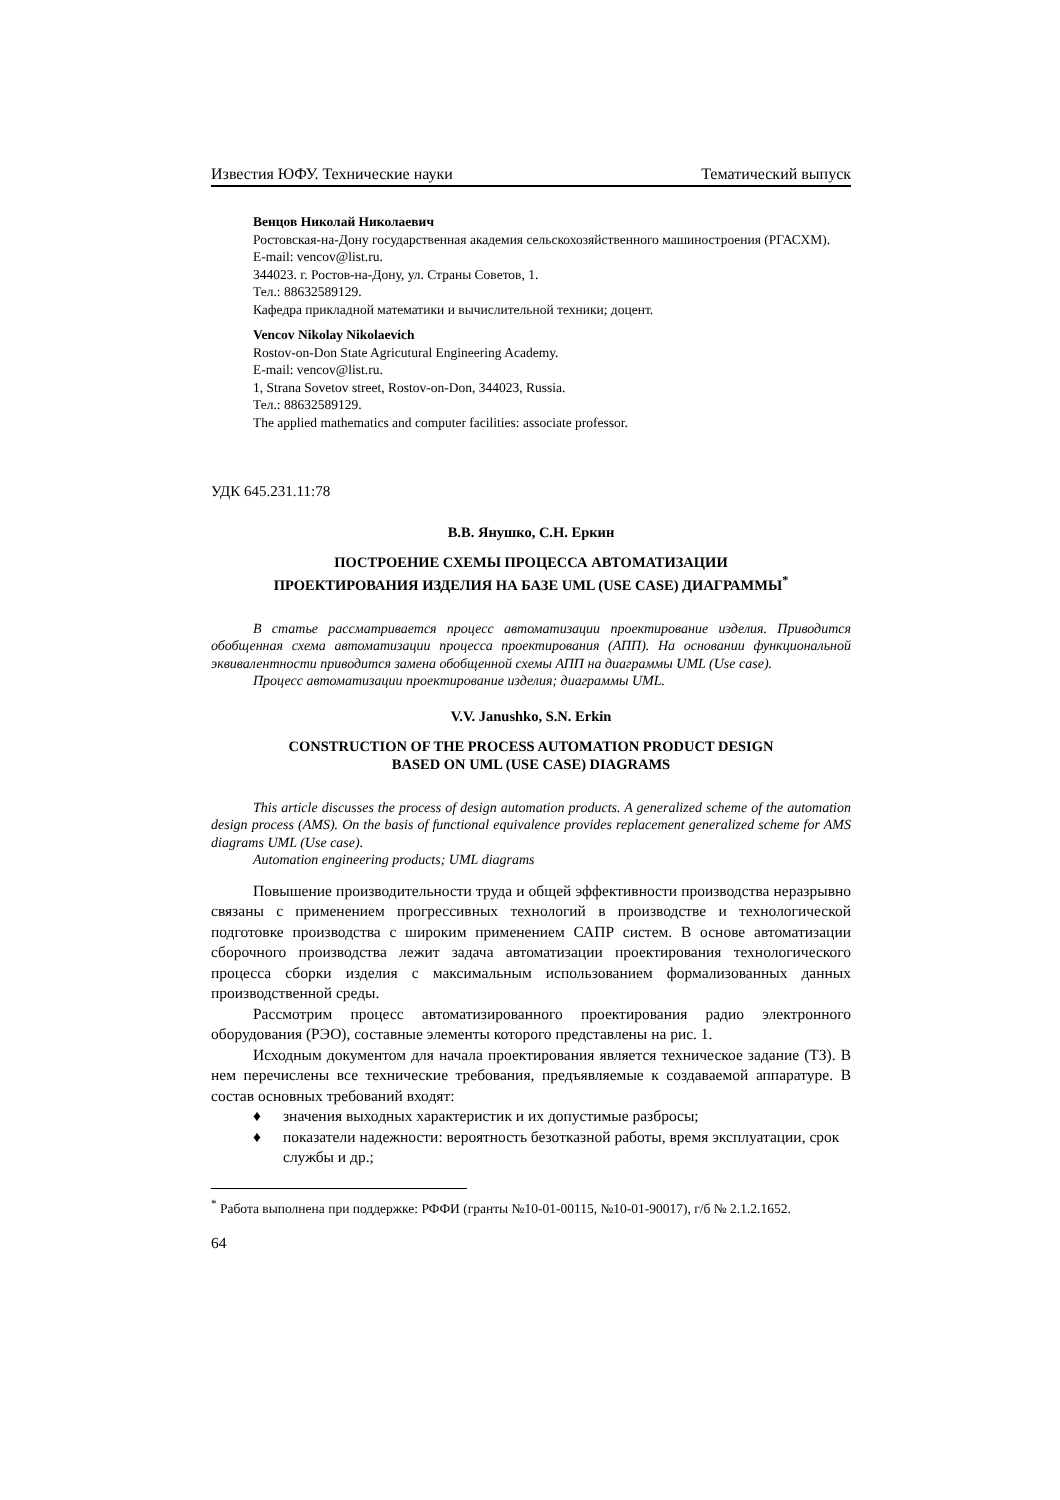Известия ЮФУ. Технические науки Тематический выпуск
Венцов Николай Николаевич
Ростовская-на-Дону государственная академия сельскохозяйственного машиностроения (РГАСХМ).
E-mail: vencov@list.ru.
344023. г. Ростов-на-Дону, ул. Страны Советов, 1.
Тел.: 88632589129.
Кафедра прикладной математики и вычислительной техники; доцент.
Vencov Nikolay Nikolaevich
Rostov-on-Don State Agricutural Engineering Academy.
E-mail: vencov@list.ru.
1, Strana Sovetov street, Rostov-on-Don, 344023, Russia.
Тел.: 88632589129.
The applied mathematics and computer facilities: associate professor.
УДК 645.231.11:78
В.В. Янушко, С.Н. Еркин
ПОСТРОЕНИЕ СХЕМЫ ПРОЦЕССА АВТОМАТИЗАЦИИ
ПРОЕКТИРОВАНИЯ ИЗДЕЛИЯ НА БАЗЕ UML (USE CASE) ДИАГРАММЫ<sup>*</sup>
В статье рассматривается процесс автоматизации проектирование изделия. Приводится обобщенная схема автоматизации процесса проектирования (АПП). На основании функциональной эквивалентности приводится замена обобщенной схемы АПП на диаграммы UML (Use case).
Процесс автоматизации проектирование изделия; диаграммы UML.
V.V. Janushko, S.N. Erkin
CONSTRUCTION OF THE PROCESS AUTOMATION PRODUCT DESIGN
BASED ON UML (USE CASE) DIAGRAMS
This article discusses the process of design automation products. A generalized scheme of the automation design process (AMS). On the basis of functional equivalence provides replacement generalized scheme for AMS diagrams UML (Use case).
Automation engineering products; UML diagrams
Повышение производительности труда и общей эффективности производства неразрывно связаны с применением прогрессивных технологий в производстве и технологической подготовке производства с широким применением САПР систем. В основе автоматизации сборочного производства лежит задача автоматизации проектирования технологического процесса сборки изделия с максимальным использованием формализованных данных производственной среды.
Рассмотрим процесс автоматизированного проектирования радио электронного оборудования (РЭО), составные элементы которого представлены на рис. 1.
Исходным документом для начала проектирования является техническое задание (ТЗ). В нем перечислены все технические требования, предъявляемые к создаваемой аппаратуре. В состав основных требований входят:
♦ значения выходных характеристик и их допустимые разбросы;
♦ показатели надежности: вероятность безотказной работы, время эксплуатации, срок службы и др.;
<sup>*</sup> Работа выполнена при поддержке: РФФИ (гранты №10-01-00115, №10-01-90017), г/б № 2.1.2.1652.
64